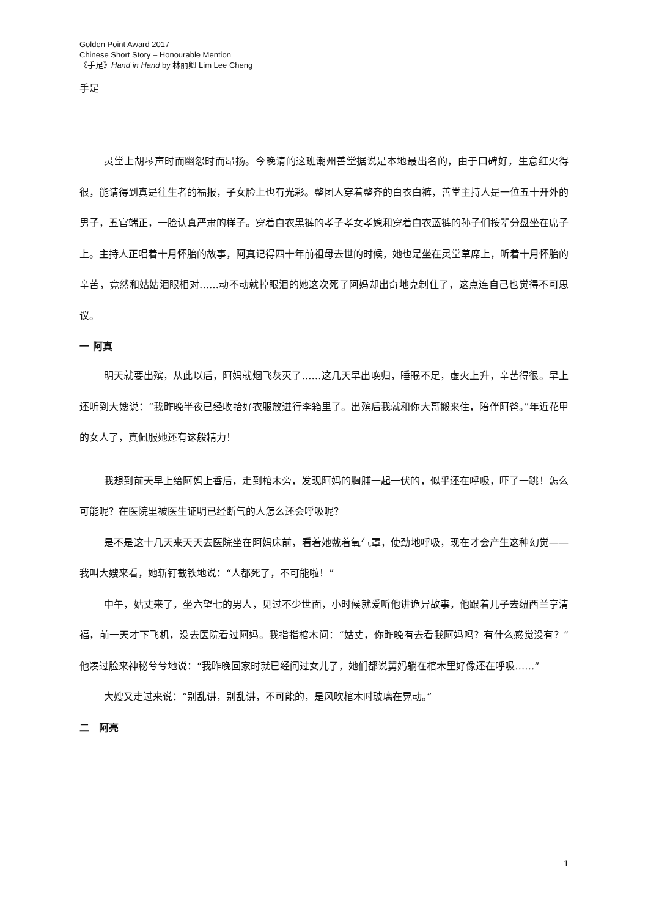Golden Point Award 2017
Chinese Short Story – Honourable Mention
《手足》Hand in Hand by 林丽卿 Lim Lee Cheng
手足
灵堂上胡琴声时而幽怨时而昂扬。今晚请的这班潮州善堂据说是本地最出名的，由于口碑好，生意红火得很，能请得到真是往生者的福报，子女脸上也有光彩。整团人穿着整齐的白衣白裤，善堂主持人是一位五十开外的男子，五官端正，一脸认真严肃的样子。穿着白衣黑裤的孝子孝女孝媳和穿着白衣蓝裤的孙子们按辈分盘坐在席子上。主持人正唱着十月怀胎的故事，阿真记得四十年前祖母去世的时候，她也是坐在灵堂草席上，听着十月怀胎的辛苦，竟然和姑姑泪眼相对……动不动就掉眼泪的她这次死了阿妈却出奇地克制住了，这点连自己也觉得不可思议。
一 阿真
明天就要出殡，从此以后，阿妈就烟飞灰灭了……这几天早出晚归，睡眠不足，虚火上升，辛苦得很。早上还听到大嫂说：“我昨晚半夜已经收拾好衣服放进行李箱里了。出殡后我就和你大哥搬来住，陪伴阿爸。”年近花甲的女人了，真佩服她还有这般精力！
我想到前天早上给阿妈上香后，走到棺木旁，发现阿妈的胸脯一起一伏的，似乎还在呼吸，吓了一跳！怎么可能呢？在医院里被医生证明已经断气的人怎么还会呼吸呢？
是不是这十几天来天天去医院坐在阿妈床前，看着她戴着氧气罩，使劲地呼吸，现在才会产生这种幻觉——我叫大嫂来看，她斩钉截铁地说：“人都死了，不可能啦！”
中午，姑丈来了，坐六望七的男人，见过不少世面，小时候就爱听他讲诡异故事，他跟着儿子去纽西兰享清福，前一天才下飞机，没去医院看过阿妈。我指指棺木问：“姑丈，你昨晚有去看我阿妈吗？有什么感觉没有？”他凑过脸来神秘兮兮地说：“我昨晚回家时就已经问过女儿了，她们都说舅妈躺在棺木里好像还在呼吸……”
大嫂又走过来说：“别乱讲，别乱讲，不可能的，是风吹棺木时玻璃在晃动。”
二　阿亮
1